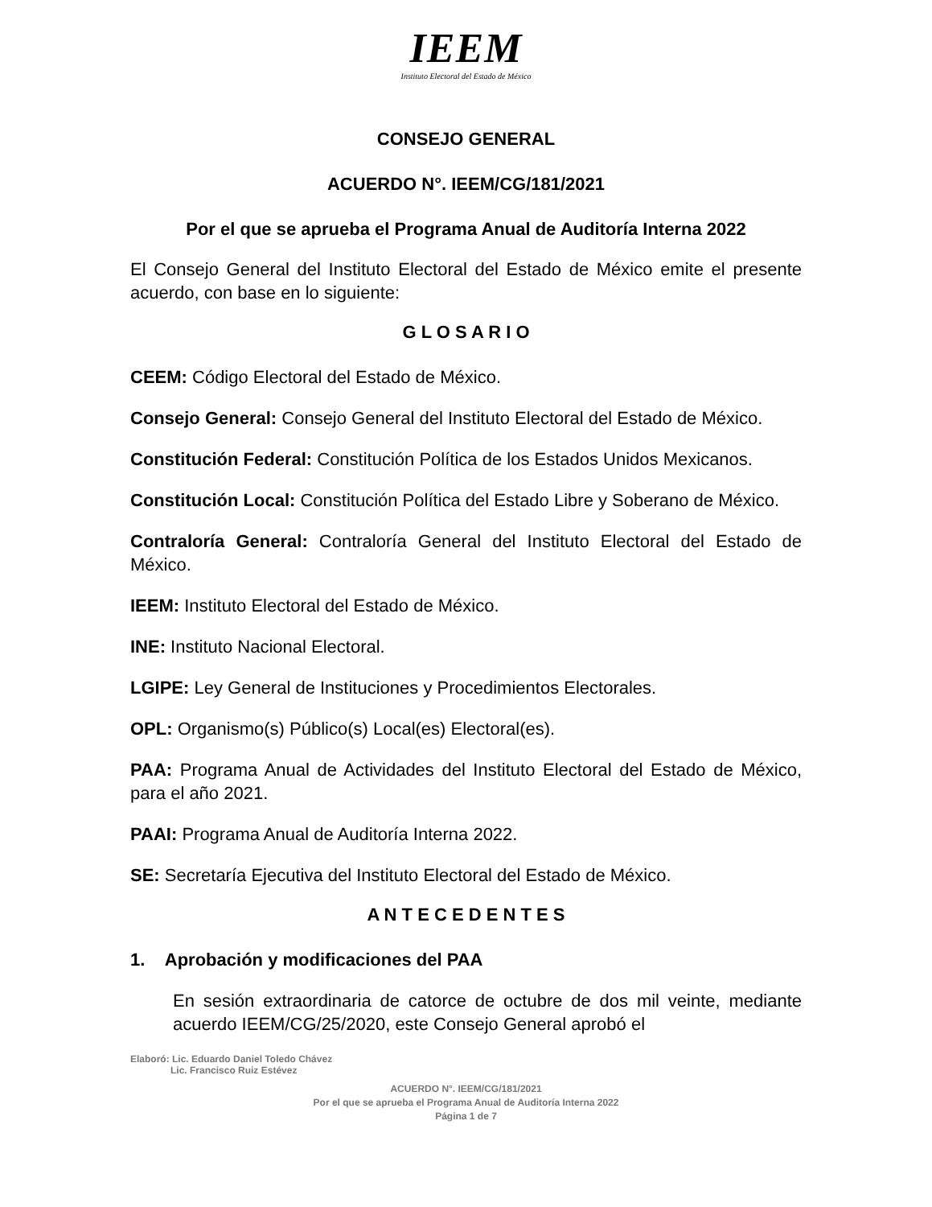IEEM
Instituto Electoral del Estado de México
CONSEJO GENERAL
ACUERDO N°. IEEM/CG/181/2021
Por el que se aprueba el Programa Anual de Auditoría Interna 2022
El Consejo General del Instituto Electoral del Estado de México emite el presente acuerdo, con base en lo siguiente:
G L O S A R I O
CEEM: Código Electoral del Estado de México.
Consejo General: Consejo General del Instituto Electoral del Estado de México.
Constitución Federal: Constitución Política de los Estados Unidos Mexicanos.
Constitución Local: Constitución Política del Estado Libre y Soberano de México.
Contraloría General: Contraloría General del Instituto Electoral del Estado de México.
IEEM: Instituto Electoral del Estado de México.
INE: Instituto Nacional Electoral.
LGIPE: Ley General de Instituciones y Procedimientos Electorales.
OPL: Organismo(s) Público(s) Local(es) Electoral(es).
PAA: Programa Anual de Actividades del Instituto Electoral del Estado de México, para el año 2021.
PAAI: Programa Anual de Auditoría Interna 2022.
SE: Secretaría Ejecutiva del Instituto Electoral del Estado de México.
A N T E C E D E N T E S
1. Aprobación y modificaciones del PAA
En sesión extraordinaria de catorce de octubre de dos mil veinte, mediante acuerdo IEEM/CG/25/2020, este Consejo General aprobó el
Elaboró: Lic. Eduardo Daniel Toledo Chávez
Lic. Francisco Ruiz Estévez
ACUERDO N°. IEEM/CG/181/2021
Por el que se aprueba el Programa Anual de Auditoría Interna 2022
Página 1 de 7